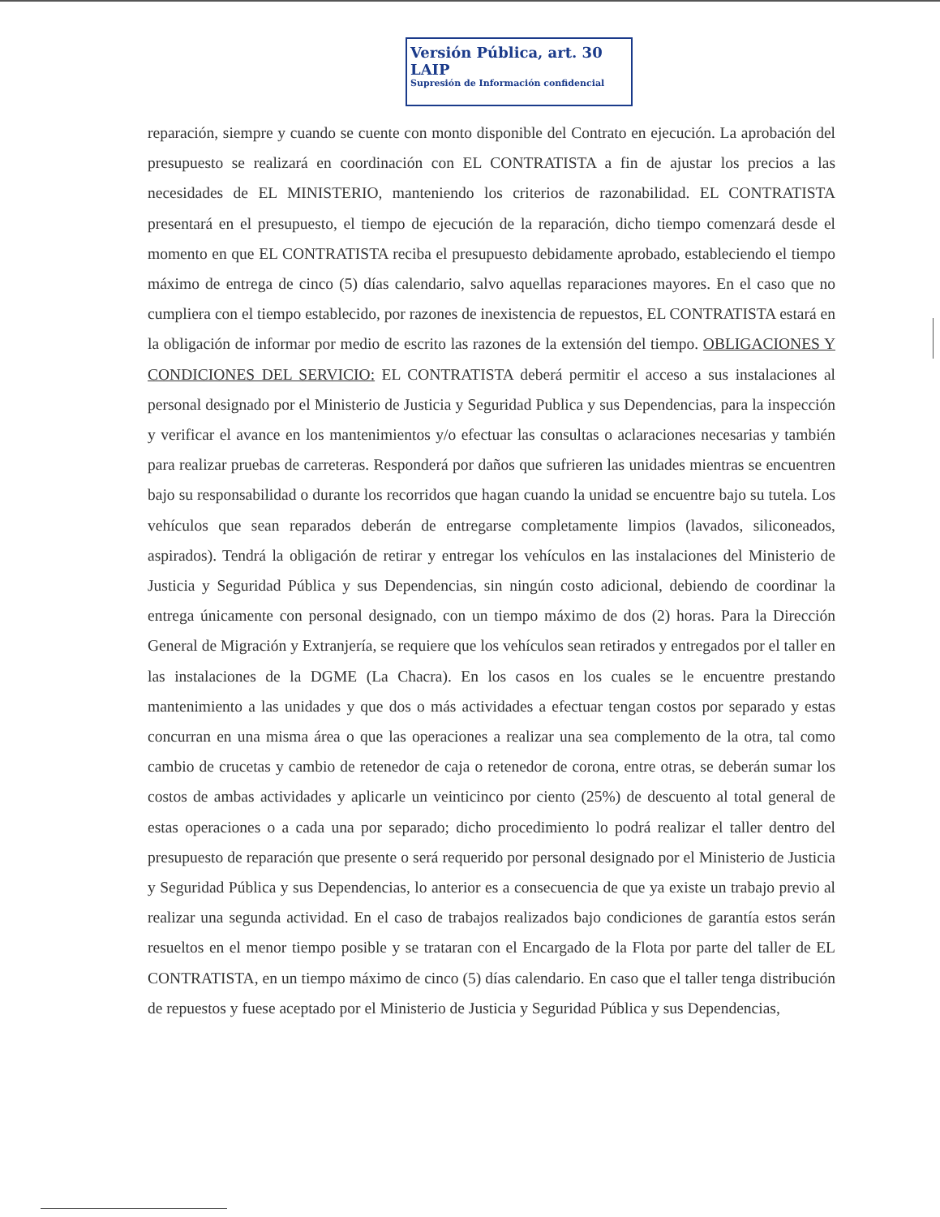Versión Pública, art. 30 LAIP
Supresión de Información confidencial
reparación, siempre y cuando se cuente con monto disponible del Contrato en ejecución. La aprobación del presupuesto se realizará en coordinación con EL CONTRATISTA a fin de ajustar los precios a las necesidades de EL MINISTERIO, manteniendo los criterios de razonabilidad. EL CONTRATISTA presentará en el presupuesto, el tiempo de ejecución de la reparación, dicho tiempo comenzará desde el momento en que EL CONTRATISTA reciba el presupuesto debidamente aprobado, estableciendo el tiempo máximo de entrega de cinco (5) días calendario, salvo aquellas reparaciones mayores. En el caso que no cumpliera con el tiempo establecido, por razones de inexistencia de repuestos, EL CONTRATISTA estará en la obligación de informar por medio de escrito las razones de la extensión del tiempo. OBLIGACIONES Y CONDICIONES DEL SERVICIO: EL CONTRATISTA deberá permitir el acceso a sus instalaciones al personal designado por el Ministerio de Justicia y Seguridad Publica y sus Dependencias, para la inspección y verificar el avance en los mantenimientos y/o efectuar las consultas o aclaraciones necesarias y también para realizar pruebas de carreteras. Responderá por daños que sufrieren las unidades mientras se encuentren bajo su responsabilidad o durante los recorridos que hagan cuando la unidad se encuentre bajo su tutela. Los vehículos que sean reparados deberán de entregarse completamente limpios (lavados, siliconeados, aspirados). Tendrá la obligación de retirar y entregar los vehículos en las instalaciones del Ministerio de Justicia y Seguridad Pública y sus Dependencias, sin ningún costo adicional, debiendo de coordinar la entrega únicamente con personal designado, con un tiempo máximo de dos (2) horas. Para la Dirección General de Migración y Extranjería, se requiere que los vehículos sean retirados y entregados por el taller en las instalaciones de la DGME (La Chacra). En los casos en los cuales se le encuentre prestando mantenimiento a las unidades y que dos o más actividades a efectuar tengan costos por separado y estas concurran en una misma área o que las operaciones a realizar una sea complemento de la otra, tal como cambio de crucetas y cambio de retenedor de caja o retenedor de corona, entre otras, se deberán sumar los costos de ambas actividades y aplicarle un veinticinco por ciento (25%) de descuento al total general de estas operaciones o a cada una por separado; dicho procedimiento lo podrá realizar el taller dentro del presupuesto de reparación que presente o será requerido por personal designado por el Ministerio de Justicia y Seguridad Pública y sus Dependencias, lo anterior es a consecuencia de que ya existe un trabajo previo al realizar una segunda actividad. En el caso de trabajos realizados bajo condiciones de garantía estos serán resueltos en el menor tiempo posible y se trataran con el Encargado de la Flota por parte del taller de EL CONTRATISTA, en un tiempo máximo de cinco (5) días calendario. En caso que el taller tenga distribución de repuestos y fuese aceptado por el Ministerio de Justicia y Seguridad Pública y sus Dependencias,